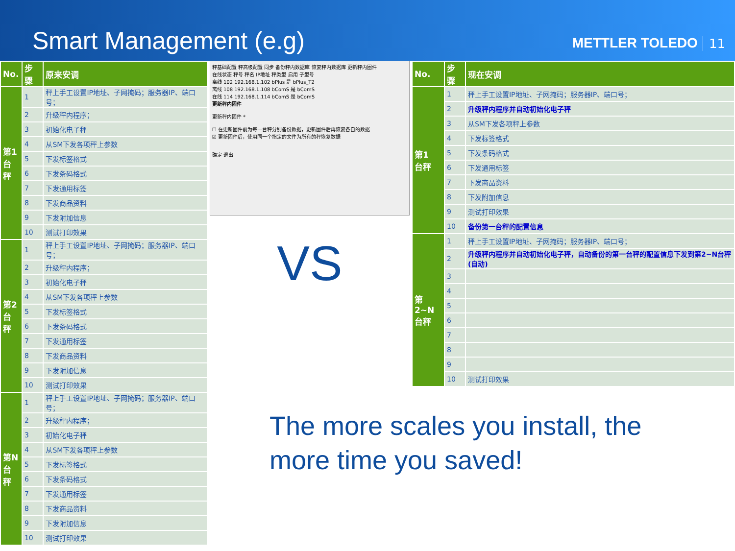Smart Management (e.g)
METTLER TOLEDO
11
| No. | 步骤 | 原来安调 |
| --- | --- | --- |
| 第1 台秤 | 1 | 秤上手工设置IP地址、子网掩码；服务器IP、端口号； |
| | 2 | 升级秤内程序； |
| | 3 | 初始化电子秤 |
| | 4 | 从SM下发各项秤上参数 |
| | 5 | 下发标签格式 |
| | 6 | 下发条码格式 |
| | 7 | 下发通用标签 |
| | 8 | 下发商品资料 |
| | 9 | 下发附加信息 |
| | 10 | 测试打印效果 |
| 第2 台秤 | 1 | 秤上手工设置IP地址、子网掩码；服务器IP、端口号； |
| | 2 | 升级秤内程序； |
| | 3 | 初始化电子秤 |
| | 4 | 从SM下发各项秤上参数 |
| | 5 | 下发标签格式 |
| | 6 | 下发条码格式 |
| | 7 | 下发通用标签 |
| | 8 | 下发商品资料 |
| | 9 | 下发附加信息 |
| | 10 | 测试打印效果 |
| 第N 台秤 | 1 | 秤上手工设置IP地址、子网掩码；服务器IP、端口号； |
| | 2 | 升级秤内程序； |
| | 3 | 初始化电子秤 |
| | 4 | 从SM下发各项秤上参数 |
| | 5 | 下发标签格式 |
| | 6 | 下发条码格式 |
| | 7 | 下发通用标签 |
| | 8 | 下发商品资料 |
| | 9 | 下发附加信息 |
| | 10 | 测试打印效果 |
秤基础配置 秤高级配置 同步 备份秤内数据库 恢复秤内数据库 更新秤内固件
在线状态 秤号 秤名 IP地址 秤类型 启用 子型号
离线 102 192.168.1.102 bPlus 是 bPlus_T2
离线 108 192.168.1.108 bComS 是 bComS
在线 114 192.168.1.114 bComS 是 bComS
更新秤内固件
更新秤内固件 *
☐ 在更新固件前为每一台秤分别备份数据，更新固件后再恢复各自的数据
☑ 更新固件后，使用同一个指定的文件为所有的秤恢复数据
确定 退出
VS
| No. | 步骤 | 现在安调 |
| --- | --- | --- |
| 第1 台秤 | 1 | 秤上手工设置IP地址、子网掩码；服务器IP、端口号； |
| | 2 | 升级秤内程序并自动初始化电子秤 |
| | 3 | 从SM下发各项秤上参数 |
| | 4 | 下发标签格式 |
| | 5 | 下发条码格式 |
| | 6 | 下发通用标签 |
| | 7 | 下发商品资料 |
| | 8 | 下发附加信息 |
| | 9 | 测试打印效果 |
| | 10 | 备份第一台秤的配置信息 |
| 第2~N 台秤 | 1 | 秤上手工设置IP地址、子网掩码；服务器IP、端口号； |
| | 2 | 升级秤内程序并自动初始化电子秤，自动备份的第一台秤的配置信息下发到第2~N台秤(自动) |
| | 3 | |
| | 4 | |
| | 5 | |
| | 6 | |
| | 7 | |
| | 8 | |
| | 9 | |
| | 10 | 测试打印效果 |
The more scales you install, the more time you saved!